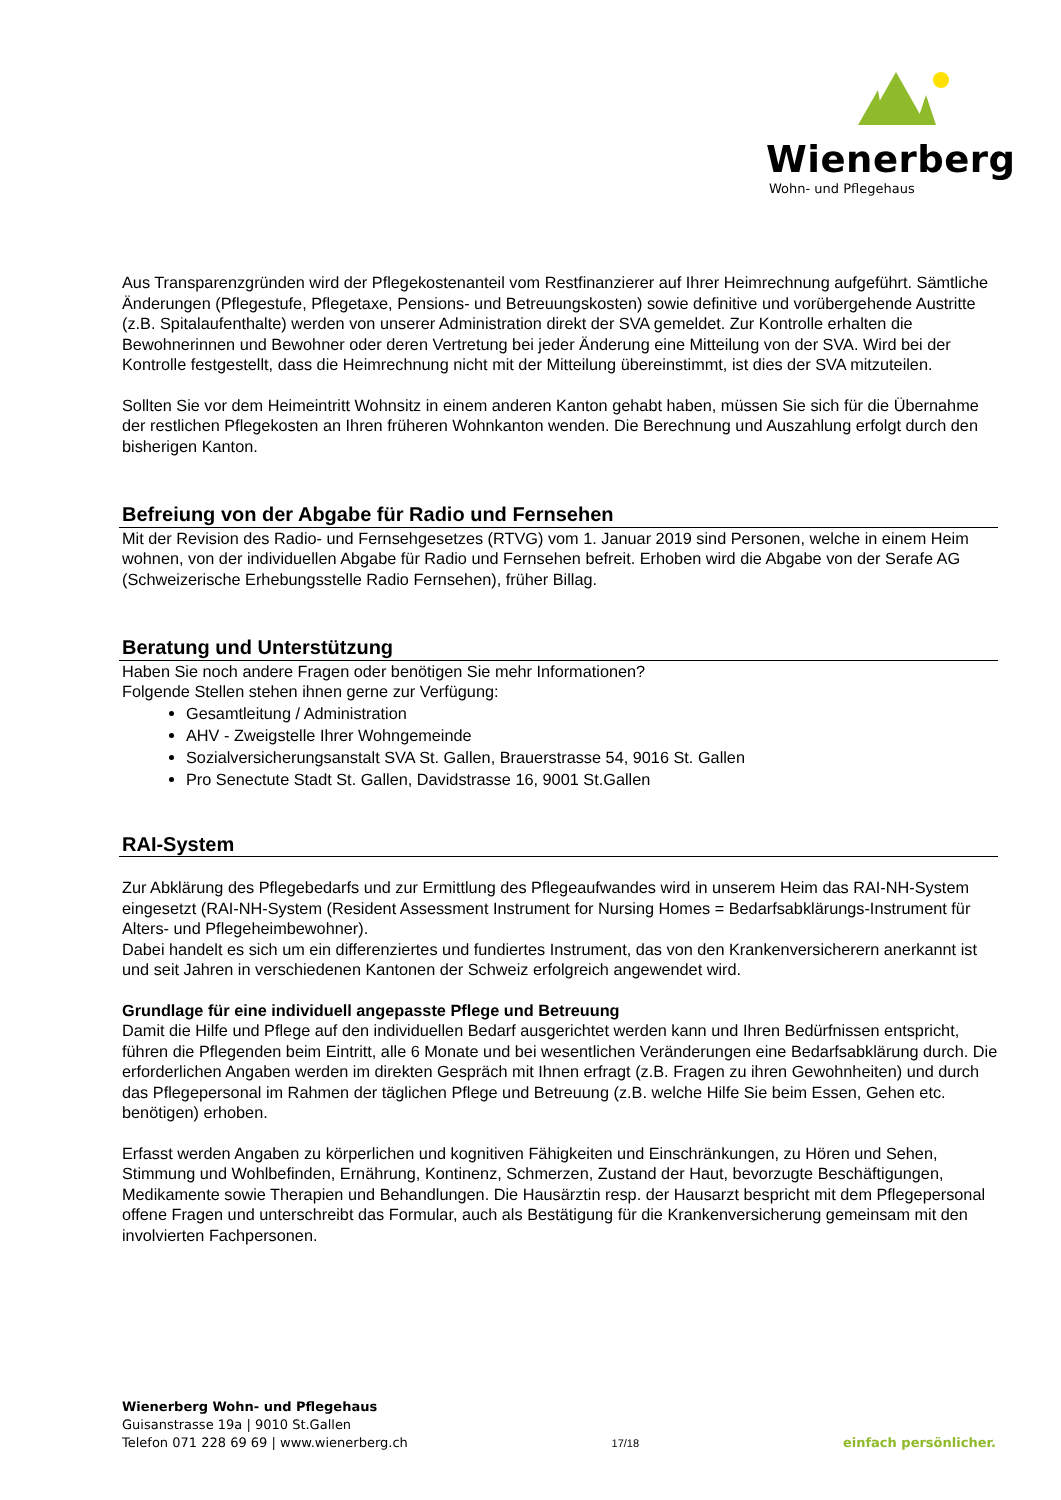Wienerberg
Wohn- und Pflegehaus
Aus Transparenzgründen wird der Pflegekostenanteil vom Restfinanzierer auf Ihrer Heimrechnung aufgeführt. Sämtliche Änderungen (Pflegestufe, Pflegetaxe, Pensions- und Betreuungskosten) sowie definitive und vorübergehende Austritte (z.B. Spitalaufenthalte) werden von unserer Administration direkt der SVA gemeldet. Zur Kontrolle erhalten die Bewohnerinnen und Bewohner oder deren Vertretung bei jeder Änderung eine Mitteilung von der SVA. Wird bei der Kontrolle festgestellt, dass die Heimrechnung nicht mit der Mitteilung übereinstimmt, ist dies der SVA mitzuteilen.
Sollten Sie vor dem Heimeintritt Wohnsitz in einem anderen Kanton gehabt haben, müssen Sie sich für die Übernahme der restlichen Pflegekosten an Ihren früheren Wohnkanton wenden. Die Berechnung und Auszahlung erfolgt durch den bisherigen Kanton.
Befreiung von der Abgabe für Radio und Fernsehen
Mit der Revision des Radio- und Fernsehgesetzes (RTVG) vom 1. Januar 2019 sind Personen, welche in einem Heim wohnen, von der individuellen Abgabe für Radio und Fernsehen befreit. Erhoben wird die Abgabe von der Serafe AG (Schweizerische Erhebungsstelle Radio Fernsehen), früher Billag.
Beratung und Unterstützung
Haben Sie noch andere Fragen oder benötigen Sie mehr Informationen?
Folgende Stellen stehen ihnen gerne zur Verfügung:
Gesamtleitung / Administration
AHV - Zweigstelle Ihrer Wohngemeinde
Sozialversicherungsanstalt SVA St. Gallen, Brauerstrasse 54, 9016 St. Gallen
Pro Senectute Stadt St. Gallen, Davidstrasse 16, 9001 St.Gallen
RAI-System
Zur Abklärung des Pflegebedarfs und zur Ermittlung des Pflegeaufwandes wird in unserem Heim das RAI-NH-System eingesetzt (RAI-NH-System (Resident Assessment Instrument for Nursing Homes = Bedarfsabklärungs-Instrument für Alters- und Pflegeheimbewohner).
Dabei handelt es sich um ein differenziertes und fundiertes Instrument, das von den Krankenversicherern anerkannt ist und seit Jahren in verschiedenen Kantonen der Schweiz erfolgreich angewendet wird.
Grundlage für eine individuell angepasste Pflege und Betreuung
Damit die Hilfe und Pflege auf den individuellen Bedarf ausgerichtet werden kann und Ihren Bedürfnissen entspricht, führen die Pflegenden beim Eintritt, alle 6 Monate und bei wesentlichen Veränderungen eine Bedarfsabklärung durch. Die erforderlichen Angaben werden im direkten Gespräch mit Ihnen erfragt (z.B. Fragen zu ihren Gewohnheiten) und durch das Pflegepersonal im Rahmen der täglichen Pflege und Betreuung (z.B. welche Hilfe Sie beim Essen, Gehen etc. benötigen) erhoben.
Erfasst werden Angaben zu körperlichen und kognitiven Fähigkeiten und Einschränkungen, zu Hören und Sehen, Stimmung und Wohlbefinden, Ernährung, Kontinenz, Schmerzen, Zustand der Haut, bevorzugte Beschäftigungen, Medikamente sowie Therapien und Behandlungen. Die Hausärztin resp. der Hausarzt bespricht mit dem Pflegepersonal offene Fragen und unterschreibt das Formular, auch als Bestätigung für die Krankenversicherung gemeinsam mit den involvierten Fachpersonen.
Wienerberg Wohn- und Pflegehaus
Guisanstrasse 19a | 9010 St.Gallen
Telefon 071 228 69 69 | www.wienerberg.ch
17/18
einfach persönlicher.